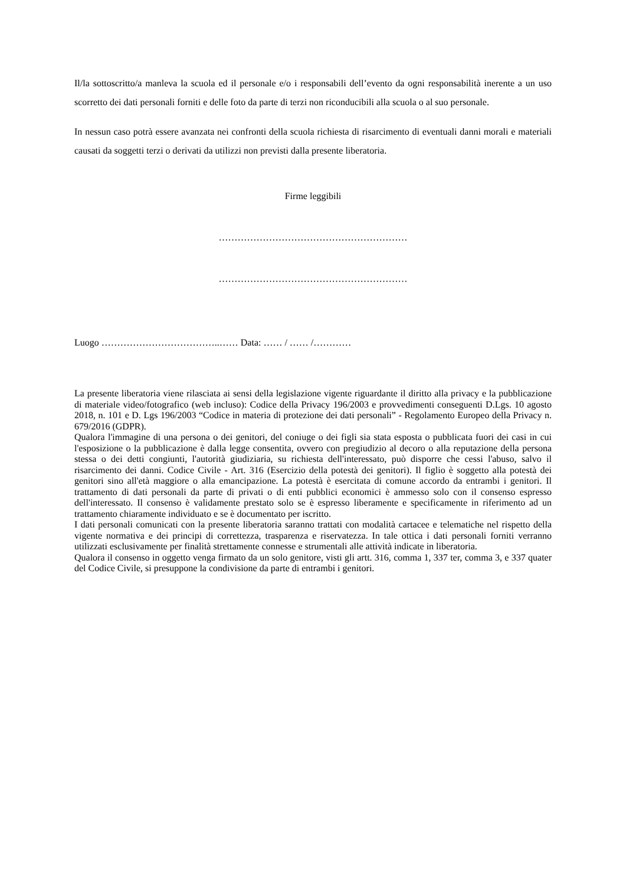Il/la sottoscritto/a manleva la scuola ed il personale e/o i responsabili dell’evento da ogni responsabilità inerente a un uso scorretto dei dati personali forniti e delle foto da parte di terzi non riconducibili alla scuola o al suo personale.
In nessun caso potrà essere avanzata nei confronti della scuola richiesta di risarcimento di eventuali danni morali e materiali causati da soggetti terzi o derivati da utilizzi non previsti dalla presente liberatoria.
Firme leggibili
……………………………………………………
……………………………………………………
Luogo ………………………………..…… Data: …… / …… /…………
La presente liberatoria viene rilasciata ai sensi della legislazione vigente riguardante il diritto alla privacy e la pubblicazione di materiale video/fotografico (web incluso): Codice della Privacy 196/2003 e provvedimenti conseguenti D.Lgs. 10 agosto 2018, n. 101 e D. Lgs 196/2003 “Codice in materia di protezione dei dati personali” - Regolamento Europeo della Privacy n. 679/2016 (GDPR).
Qualora l'immagine di una persona o dei genitori, del coniuge o dei figli sia stata esposta o pubblicata fuori dei casi in cui l'esposizione o la pubblicazione è dalla legge consentita, ovvero con pregiudizio al decoro o alla reputazione della persona stessa o dei detti congiunti, l'autorità giudiziaria, su richiesta dell'interessato, può disporre che cessi l'abuso, salvo il risarcimento dei danni. Codice Civile - Art. 316 (Esercizio della potestà dei genitori). Il figlio è soggetto alla potestà dei genitori sino all'età maggiore o alla emancipazione. La potestà è esercitata di comune accordo da entrambi i genitori. Il trattamento di dati personali da parte di privati o di enti pubblici economici è ammesso solo con il consenso espresso dell'interessato. Il consenso è validamente prestato solo se è espresso liberamente e specificamente in riferimento ad un trattamento chiaramente individuato e se è documentato per iscritto.
I dati personali comunicati con la presente liberatoria saranno trattati con modalità cartacee e telematiche nel rispetto della vigente normativa e dei principi di correttezza, trasparenza e riservatezza. In tale ottica i dati personali forniti verranno utilizzati esclusivamente per finalità strettamente connesse e strumentali alle attività indicate in liberatoria.
Qualora il consenso in oggetto venga firmato da un solo genitore, visti gli artt. 316, comma 1, 337 ter, comma 3, e 337 quater del Codice Civile, si presuppone la condivisione da parte di entrambi i genitori.